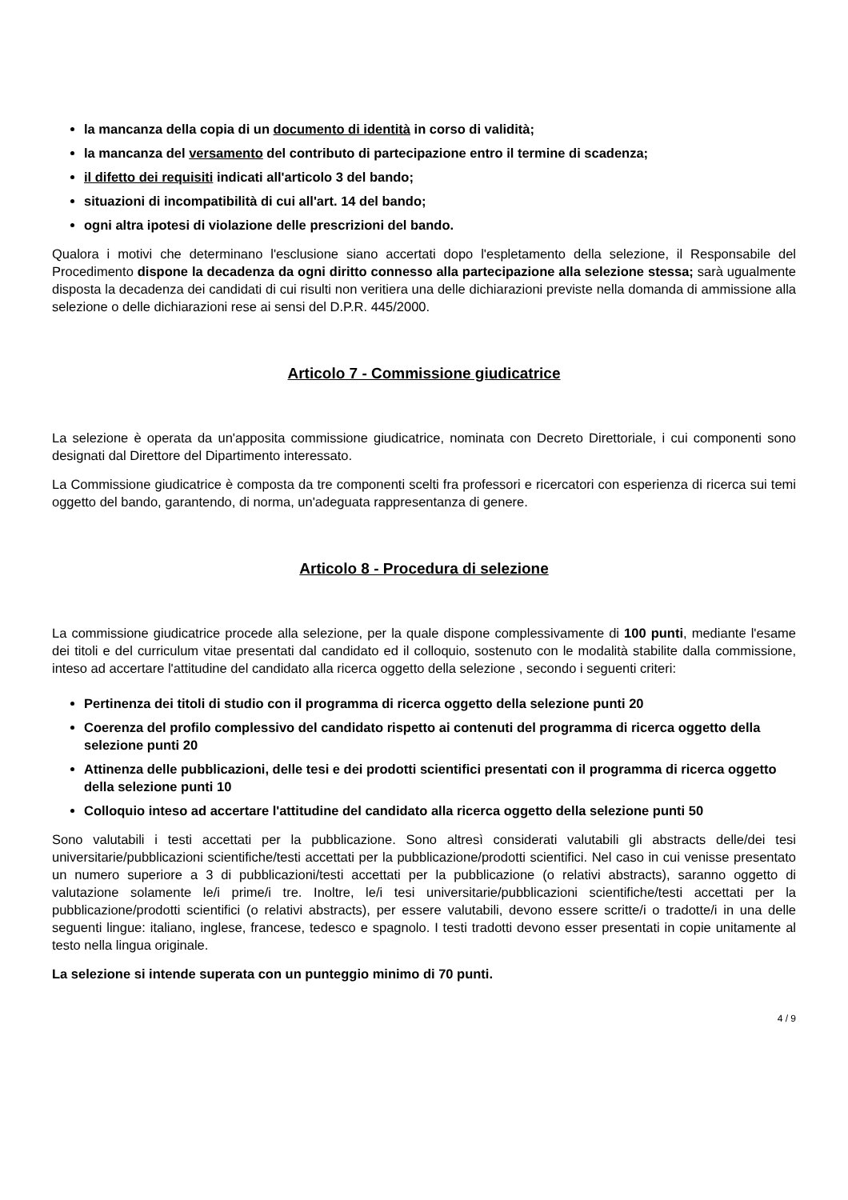la mancanza della copia di un documento di identità in corso di validità;
la mancanza del versamento del contributo di partecipazione entro il termine di scadenza;
il difetto dei requisiti indicati all'articolo 3 del bando;
situazioni di incompatibilità di cui all'art. 14 del bando;
ogni altra ipotesi di violazione delle prescrizioni del bando.
Qualora i motivi che determinano l'esclusione siano accertati dopo l'espletamento della selezione, il Responsabile del Procedimento dispone la decadenza da ogni diritto connesso alla partecipazione alla selezione stessa; sarà ugualmente disposta la decadenza dei candidati di cui risulti non veritiera una delle dichiarazioni previste nella domanda di ammissione alla selezione o delle dichiarazioni rese ai sensi del D.P.R. 445/2000.
Articolo 7 - Commissione giudicatrice
La selezione è operata da un'apposita commissione giudicatrice, nominata con Decreto Direttoriale, i cui componenti sono designati dal Direttore del Dipartimento interessato.
La Commissione giudicatrice è composta da tre componenti scelti fra professori e ricercatori con esperienza di ricerca sui temi oggetto del bando, garantendo, di norma, un'adeguata rappresentanza di genere.
Articolo 8 - Procedura di selezione
La commissione giudicatrice procede alla selezione, per la quale dispone complessivamente di 100 punti, mediante l'esame dei titoli e del curriculum vitae presentati dal candidato ed il colloquio, sostenuto con le modalità stabilite dalla commissione, inteso ad accertare l'attitudine del candidato alla ricerca oggetto della selezione , secondo i seguenti criteri:
Pertinenza dei titoli di studio con il programma di ricerca oggetto della selezione punti 20
Coerenza del profilo complessivo del candidato rispetto ai contenuti del programma di ricerca oggetto della selezione punti 20
Attinenza delle pubblicazioni, delle tesi e dei prodotti scientifici presentati con il programma di ricerca oggetto della selezione punti 10
Colloquio inteso ad accertare l'attitudine del candidato alla ricerca oggetto della selezione punti 50
Sono valutabili i testi accettati per la pubblicazione. Sono altresì considerati valutabili gli abstracts delle/dei tesi universitarie/pubblicazioni scientifiche/testi accettati per la pubblicazione/prodotti scientifici. Nel caso in cui venisse presentato un numero superiore a 3 di pubblicazioni/testi accettati per la pubblicazione (o relativi abstracts), saranno oggetto di valutazione solamente le/i prime/i tre. Inoltre, le/i tesi universitarie/pubblicazioni scientifiche/testi accettati per la pubblicazione/prodotti scientifici (o relativi abstracts), per essere valutabili, devono essere scritte/i o tradotte/i in una delle seguenti lingue: italiano, inglese, francese, tedesco e spagnolo. I testi tradotti devono esser presentati in copie unitamente al testo nella lingua originale.
La selezione si intende superata con un punteggio minimo di 70 punti.
4 / 9